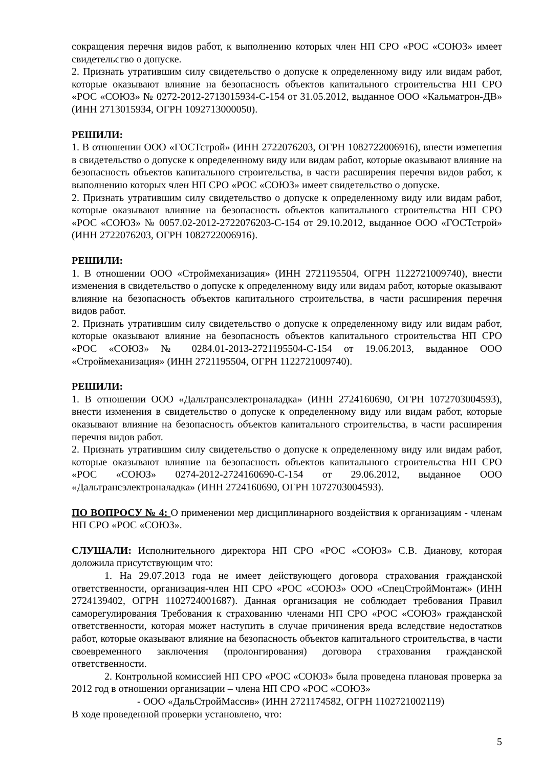сокращения перечня видов работ, к выполнению которых член НП СРО «РОС «СОЮЗ» имеет свидетельство о допуске.
2. Признать утратившим силу свидетельство о допуске к определенному виду или видам работ, которые оказывают влияние на безопасность объектов капитального строительства НП СРО «РОС «СОЮЗ» № 0272-2012-2713015934-С-154 от 31.05.2012, выданное ООО «Кальматрон-ДВ» (ИНН 2713015934, ОГРН 1092713000050).
РЕШИЛИ:
1. В отношении ООО «ГОСТстрой» (ИНН 2722076203, ОГРН 1082722006916), внести изменения в свидетельство о допуске к определенному виду или видам работ, которые оказывают влияние на безопасность объектов капитального строительства, в части расширения перечня видов работ, к выполнению которых член НП СРО «РОС «СОЮЗ» имеет свидетельство о допуске.
2. Признать утратившим силу свидетельство о допуске к определенному виду или видам работ, которые оказывают влияние на безопасность объектов капитального строительства НП СРО «РОС «СОЮЗ» № 0057.02-2012-2722076203-С-154 от 29.10.2012, выданное ООО «ГОСТстрой» (ИНН 2722076203, ОГРН 1082722006916).
РЕШИЛИ:
1. В отношении ООО «Строймеханизация» (ИНН 2721195504, ОГРН 1122721009740), внести изменения в свидетельство о допуске к определенному виду или видам работ, которые оказывают влияние на безопасность объектов капитального строительства, в части расширения перечня видов работ.
2. Признать утратившим силу свидетельство о допуске к определенному виду или видам работ, которые оказывают влияние на безопасность объектов капитального строительства НП СРО «РОС «СОЮЗ» № 0284.01-2013-2721195504-С-154 от 19.06.2013, выданное ООО «Строймеханизация» (ИНН 2721195504, ОГРН 1122721009740).
РЕШИЛИ:
1. В отношении ООО «Дальтрансэлектроналадка» (ИНН 2724160690, ОГРН 1072703004593), внести изменения в свидетельство о допуске к определенному виду или видам работ, которые оказывают влияние на безопасность объектов капитального строительства, в части расширения перечня видов работ.
2. Признать утратившим силу свидетельство о допуске к определенному виду или видам работ, которые оказывают влияние на безопасность объектов капитального строительства НП СРО «РОС «СОЮЗ» 0274-2012-2724160690-С-154 от 29.06.2012, выданное ООО «Дальтрансэлектроналадка» (ИНН 2724160690, ОГРН 1072703004593).
ПО ВОПРОСУ № 4: О применении мер дисциплинарного воздействия к организациям - членам НП СРО «РОС «СОЮЗ».
СЛУШАЛИ: Исполнительного директора НП СРО «РОС «СОЮЗ» С.В. Дианову, которая доложила присутствующим что:
1. На 29.07.2013 года не имеет действующего договора страхования гражданской ответственности, организация-член НП СРО «РОС «СОЮЗ» ООО «СпецСтройМонтаж» (ИНН 2724139402, ОГРН 1102724001687). Данная организация не соблюдает требования Правил саморегулирования Требования к страхованию членами НП СРО «РОС «СОЮЗ» гражданской ответственности, которая может наступить в случае причинения вреда вследствие недостатков работ, которые оказывают влияние на безопасность объектов капитального строительства, в части своевременного заключения (пролонгирования) договора страхования гражданской ответственности.
2. Контрольной комиссией НП СРО «РОС «СОЮЗ» была проведена плановая проверка за 2012 год в отношении организации – члена НП СРО «РОС «СОЮЗ»
- ООО «ДальСтройМассив» (ИНН 2721174582, ОГРН 1102721002119)
В ходе проведенной проверки установлено, что:
5